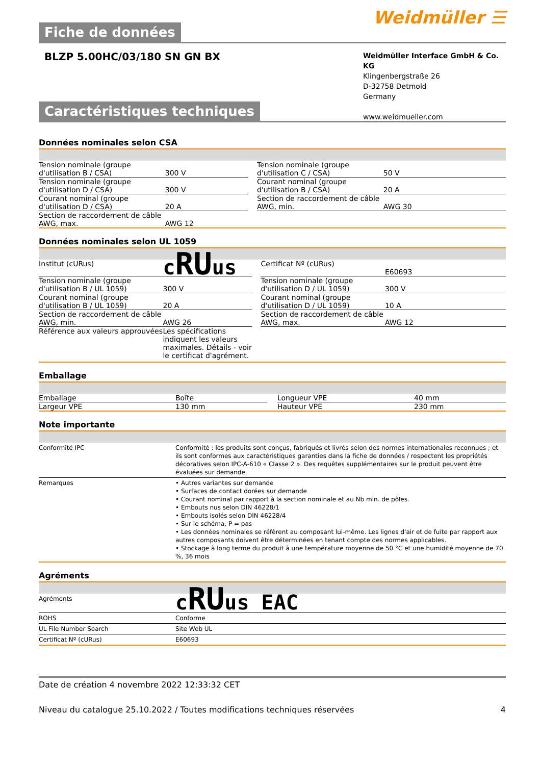Fiche de données
Weidmüller ☰
BLZP 5.00HC/03/180 SN GN BX
Weidmüller Interface GmbH & Co. KG
Klingenbergstraße 26
D-32758 Detmold
Germany
www.weidmueller.com
Caractéristiques techniques
Données nominales selon CSA
| Tension nominale (groupe d'utilisation B / CSA) | 300 V | | Tension nominale (groupe d'utilisation C / CSA) | 50 V |
| Tension nominale (groupe d'utilisation D / CSA) | 300 V | | Courant nominal (groupe d'utilisation B / CSA) | 20 A |
| Courant nominal (groupe d'utilisation D / CSA) | 20 A | | Section de raccordement de câble AWG, min. | AWG 30 |
| Section de raccordement de câble AWG, max. | AWG 12 | | | |
Données nominales selon UL 1059
| Institut (cURus) | c RU us | | Certificat Nº (cURus) | E60693 |
| Tension nominale (groupe d'utilisation B / UL 1059) | 300 V | | Tension nominale (groupe d'utilisation D / UL 1059) | 300 V |
| Courant nominal (groupe d'utilisation B / UL 1059) | 20 A | | Courant nominal (groupe d'utilisation D / UL 1059) | 10 A |
| Section de raccordement de câble AWG, min. | AWG 26 | | Section de raccordement de câble AWG, max. | AWG 12 |
| Référence aux valeurs approuvées | Les spécifications indiquent les valeurs maximales. Détails - voir le certificat d'agrément. | | | |
Emballage
| Emballage | Boîte | | Longueur VPE | 40 mm |
| Largeur VPE | 130 mm | | Hauteur VPE | 230 mm |
Note importante
| Conformité IPC | Conformité : les produits sont conçus, fabriqués et livrés selon des normes internationales reconnues ; et ils sont conformes aux caractéristiques garanties dans la fiche de données / respectent les propriétés décoratives selon IPC-A-610 « Classe 2 ». Des requêtes supplémentaires sur le produit peuvent être évaluées sur demande. |
| Remarques | • Autres variantes sur demande • Surfaces de contact dorées sur demande • Courant nominal par rapport à la section nominale et au Nb min. de pôles. • Embouts nus selon DIN 46228/1 • Embouts isolés selon DIN 46228/4 • Sur le schéma, P = pas • Les données nominales se réfèrent au composant lui-même. Les lignes d'air et de fuite par rapport aux autres composants doivent être déterminées en tenant compte des normes applicables. • Stockage à long terme du produit à une température moyenne de 50 °C et une humidité moyenne de 70 %, 36 mois |
Agréments
| Agréments | c RU us EAC |
| ROHS | Conforme |
| UL File Number Search | Site Web UL |
| Certificat Nº (cURus) | E60693 |
Date de création 4 novembre 2022 12:33:32 CET
Niveau du catalogue 25.10.2022 / Toutes modifications techniques réservées 4